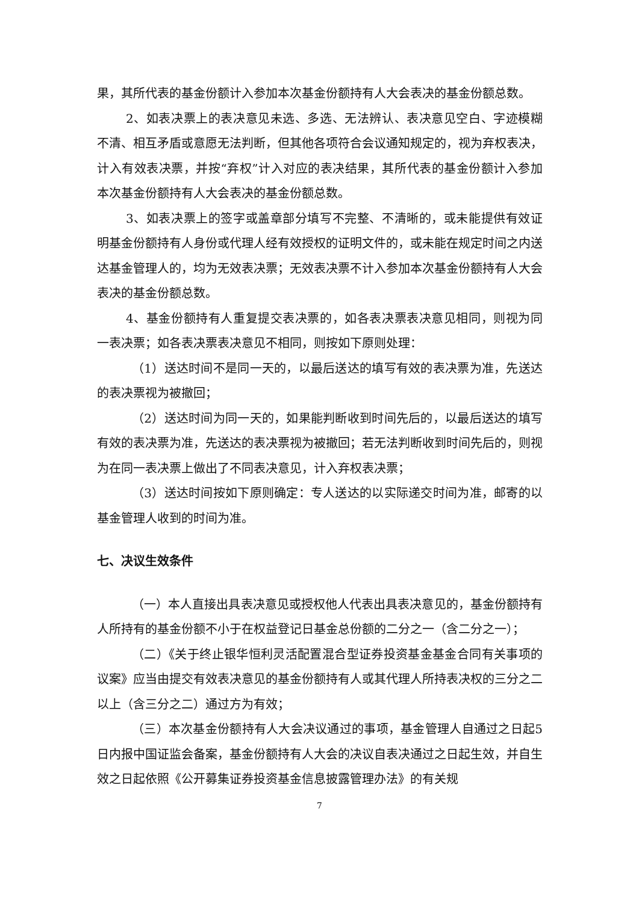果，其所代表的基金份额计入参加本次基金份额持有人大会表决的基金份额总数。
2、如表决票上的表决意见未选、多选、无法辨认、表决意见空白、字迹模糊不清、相互矛盾或意愿无法判断，但其他各项符合会议通知规定的，视为弃权表决，计入有效表决票，并按“弃权”计入对应的表决结果，其所代表的基金份额计入参加本次基金份额持有人大会表决的基金份额总数。
3、如表决票上的签字或盖章部分填写不完整、不清晰的，或未能提供有效证明基金份额持有人身份或代理人经有效授权的证明文件的，或未能在规定时间之内送达基金管理人的，均为无效表决票；无效表决票不计入参加本次基金份额持有人大会表决的基金份额总数。
4、基金份额持有人重复提交表决票的，如各表决票表决意见相同，则视为同一表决票；如各表决票表决意见不相同，则按如下原则处理：
（1）送达时间不是同一天的，以最后送达的填写有效的表决票为准，先送达的表决票视为被撤回；
（2）送达时间为同一天的，如果能判断收到时间先后的，以最后送达的填写有效的表决票为准，先送达的表决票视为被撤回；若无法判断收到时间先后的，则视为在同一表决票上做出了不同表决意见，计入弃权表决票；
（3）送达时间按如下原则确定：专人送达的以实际递交时间为准，邮寄的以基金管理人收到的时间为准。
七、决议生效条件
（一）本人直接出具表决意见或授权他人代表出具表决意见的，基金份额持有人所持有的基金份额不小于在权益登记日基金总份额的二分之一（含二分之一）；
（二）《关于终止银华恒利灵活配置混合型证券投资基金基金合同有关事项的议案》应当由提交有效表决意见的基金份额持有人或其代理人所持表决权的三分之二以上（含三分之二）通过方为有效；
（三）本次基金份额持有人大会决议通过的事项，基金管理人自通过之日起5日内报中国证监会备案，基金份额持有人大会的决议自表决通过之日起生效，并自生效之日起依照《公开募集证券投资基金信息披露管理办法》的有关规
7